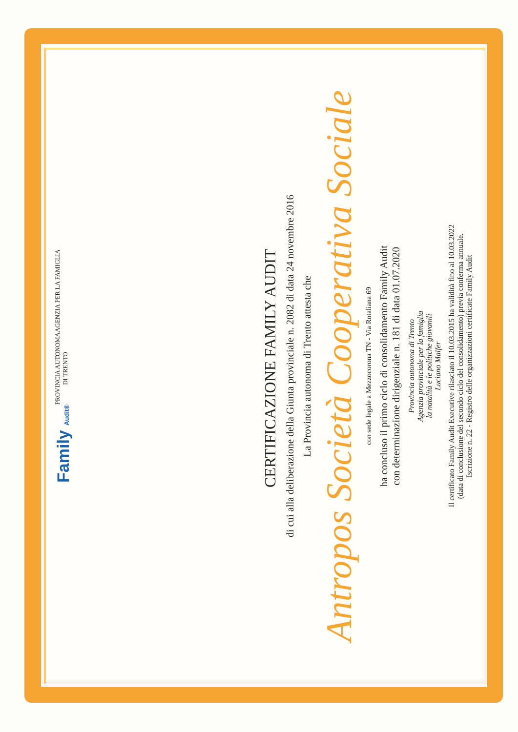Family Audit®
PROVINCIA AUTONOMA
DI TRENTO
AGENZIA PER LA FAMIGLIA
CERTIFICAZIONE FAMILY AUDIT
di cui alla deliberazione della Giunta provinciale n. 2082 di data 24 novembre 2016
La Provincia autonoma di Trento attesta che
Antropos Società Cooperativa Sociale
con sede legale a Mezzocorona TN - Via Rotaliana 69
ha concluso il primo ciclo di consolidamento Family Audit
con determinazione dirigenziale n. 181 di data 01.07.2020
Provincia autonoma di Trento
Agenzia provinciale per la famiglia
la natalità e le politiche giovanili
Luciano Malfer
Il certificato Family Audit Executive rilasciato il 10.03.2015 ha validità fino al 10.03.2022
(data di conclusione del secondo ciclo del consolidamento) previa conferma annuale.
Iscrizione n. 22 - Registro delle organizzazioni certificate Family Audit